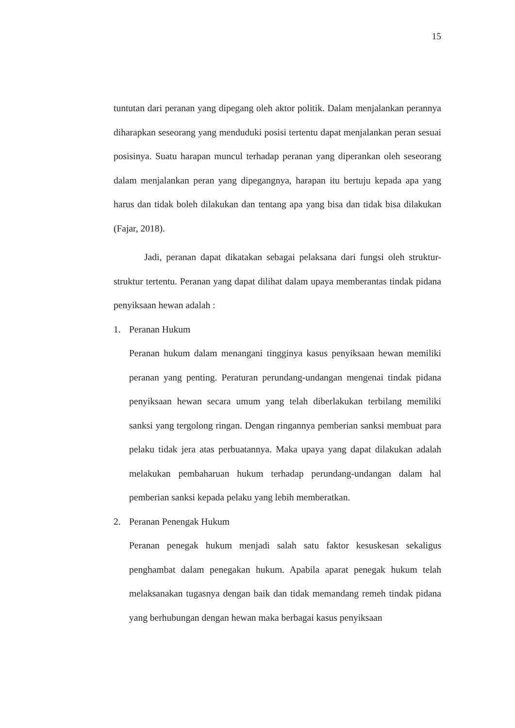15
tuntutan dari peranan yang dipegang oleh aktor politik. Dalam menjalankan perannya diharapkan seseorang yang menduduki posisi tertentu dapat menjalankan peran sesuai posisinya. Suatu harapan muncul terhadap peranan yang diperankan oleh seseorang dalam menjalankan peran yang dipegangnya, harapan itu bertuju kepada apa yang harus dan tidak boleh dilakukan dan tentang apa yang bisa dan tidak bisa dilakukan (Fajar, 2018).
Jadi, peranan dapat dikatakan sebagai pelaksana dari fungsi oleh struktur-struktur tertentu. Peranan yang dapat dilihat dalam upaya memberantas tindak pidana penyiksaan hewan adalah :
1. Peranan Hukum
Peranan hukum dalam menangani tingginya kasus penyiksaan hewan memiliki peranan yang penting. Peraturan perundang-undangan mengenai tindak pidana penyiksaan hewan secara umum yang telah diberlakukan terbilang memiliki sanksi yang tergolong ringan. Dengan ringannya pemberian sanksi membuat para pelaku tidak jera atas perbuatannya. Maka upaya yang dapat dilakukan adalah melakukan pembaharuan hukum terhadap perundang-undangan dalam hal pemberian sanksi kepada pelaku yang lebih memberatkan.
2. Peranan Penengak Hukum
Peranan penegak hukum menjadi salah satu faktor kesuskesan sekaligus penghambat dalam penegakan hukum. Apabila aparat penegak hukum telah melaksanakan tugasnya dengan baik dan tidak memandang remeh tindak pidana yang berhubungan dengan hewan maka berbagai kasus penyiksaan